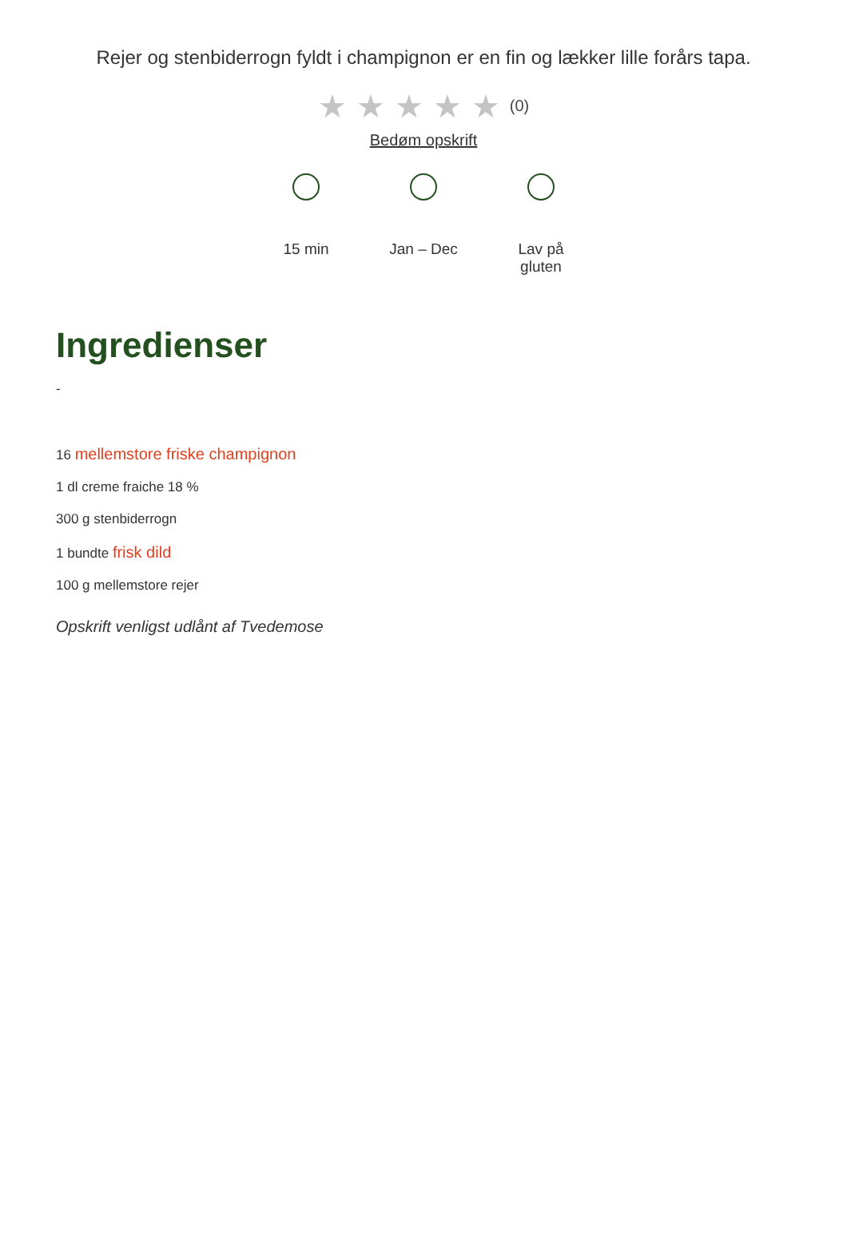Rejer og stenbiderrogn fyldt i champignon er en fin og lækker lille forårs tapa.
★★★★★(0)
Bedøm opskrift
15 min Jan – Dec Lav på gluten
Ingredienser
-
16 mellemstore friske champignon
1 dl creme fraiche 18 %
300 g stenbiderrogn
1 bundte frisk dild
100 g mellemstore rejer
Opskrift venligst udlånt af Tvedemose